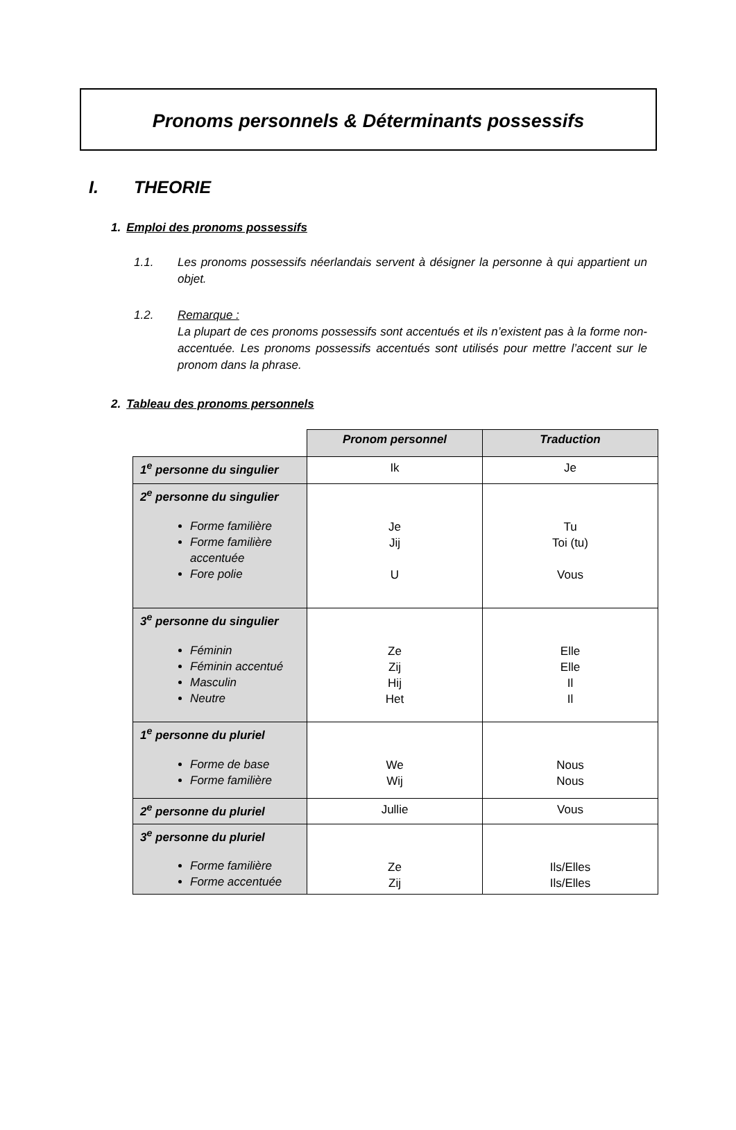Pronoms personnels & Déterminants possessifs
I. THEORIE
1. Emploi des pronoms possessifs
1.1. Les pronoms possessifs néerlandais servent à désigner la personne à qui appartient un objet.
1.2. Remarque :
La plupart de ces pronoms possessifs sont accentués et ils n’existent pas à la forme non-accentuée. Les pronoms possessifs accentués sont utilisés pour mettre l’accent sur le pronom dans la phrase.
2. Tableau des pronoms personnels
| | Pronom personnel | Traduction |
| 1<sup>e</sup> personne du singulier | Ik | Je |
| 2<sup>e</sup> personne du singulier Forme familière Forme familière accentuée Fore polie | Je Jij U | Tu Toi (tu) Vous |
| 3<sup>e</sup> personne du singulier Féminin Féminin accentué Masculin Neutre | Ze Zij Hij Het | Elle Elle Il Il |
| 1<sup>e</sup> personne du pluriel Forme de base Forme familière | We Wij | Nous Nous |
| 2<sup>e</sup> personne du pluriel | Jullie | Vous |
| 3<sup>e</sup> personne du pluriel Forme familière Forme accentuée | Ze Zij | Ils/Elles Ils/Elles |